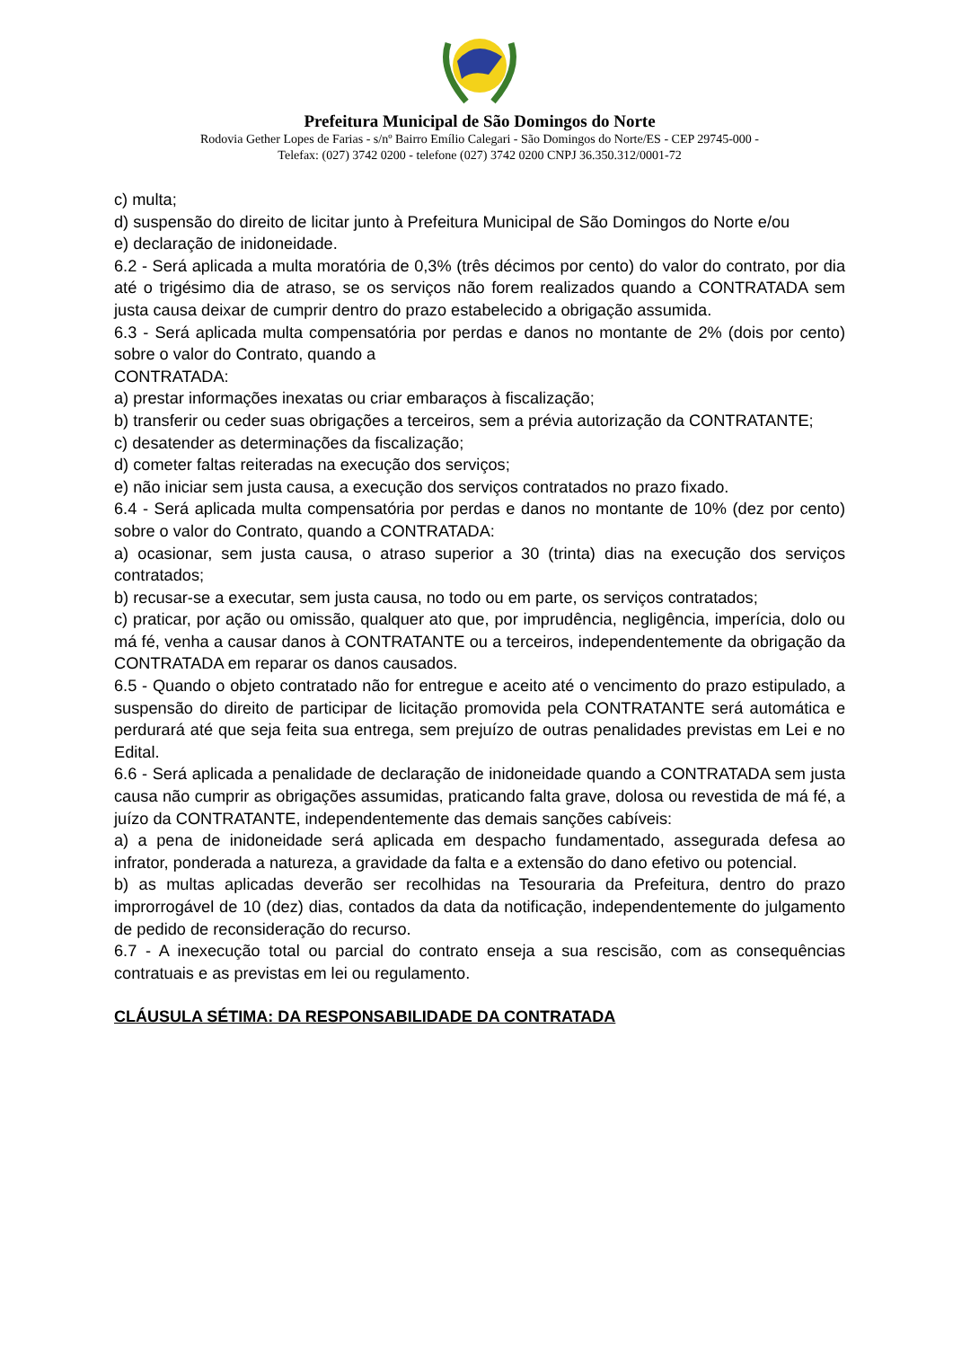Prefeitura Municipal de São Domingos do Norte
Rodovia Gether Lopes de Farias - s/nº Bairro Emílio Calegari - São Domingos do Norte/ES - CEP 29745-000 -
Telefax: (027) 3742 0200 - telefone (027) 3742 0200 CNPJ 36.350.312/0001-72
c) multa;
d) suspensão do direito de licitar junto à Prefeitura Municipal de São Domingos do Norte e/ou
e) declaração de inidoneidade.
6.2 - Será aplicada a multa moratória de 0,3% (três décimos por cento) do valor do contrato, por dia até o trigésimo dia de atraso, se os serviços não forem realizados quando a CONTRATADA sem justa causa deixar de cumprir dentro do prazo estabelecido a obrigação assumida.
6.3 - Será aplicada multa compensatória por perdas e danos no montante de 2% (dois por cento) sobre o valor do Contrato, quando a
CONTRATADA:
a) prestar informações inexatas ou criar embaraços à fiscalização;
b) transferir ou ceder suas obrigações a terceiros, sem a prévia autorização da CONTRATANTE;
c) desatender as determinações da fiscalização;
d) cometer faltas reiteradas na execução dos serviços;
e) não iniciar sem justa causa, a execução dos serviços contratados no prazo fixado.
6.4 - Será aplicada multa compensatória por perdas e danos no montante de 10% (dez por cento) sobre o valor do Contrato, quando a CONTRATADA:
a) ocasionar, sem justa causa, o atraso superior a 30 (trinta) dias na execução dos serviços contratados;
b) recusar-se a executar, sem justa causa, no todo ou em parte, os serviços contratados;
c) praticar, por ação ou omissão, qualquer ato que, por imprudência, negligência, imperícia, dolo ou má fé, venha a causar danos à CONTRATANTE ou a terceiros, independentemente da obrigação da CONTRATADA em reparar os danos causados.
6.5 - Quando o objeto contratado não for entregue e aceito até o vencimento do prazo estipulado, a suspensão do direito de participar de licitação promovida pela CONTRATANTE será automática e perdurará até que seja feita sua entrega, sem prejuízo de outras penalidades previstas em Lei e no Edital.
6.6 - Será aplicada a penalidade de declaração de inidoneidade quando a CONTRATADA sem justa causa não cumprir as obrigações assumidas, praticando falta grave, dolosa ou revestida de má fé, a juízo da CONTRATANTE, independentemente das demais sanções cabíveis:
a) a pena de inidoneidade será aplicada em despacho fundamentado, assegurada defesa ao infrator, ponderada a natureza, a gravidade da falta e a extensão do dano efetivo ou potencial.
b) as multas aplicadas deverão ser recolhidas na Tesouraria da Prefeitura, dentro do prazo improrrogável de 10 (dez) dias, contados da data da notificação, independentemente do julgamento de pedido de reconsideração do recurso.
6.7 - A inexecução total ou parcial do contrato enseja a sua rescisão, com as consequências contratuais e as previstas em lei ou regulamento.
CLÁUSULA SÉTIMA: DA RESPONSABILIDADE DA CONTRATADA